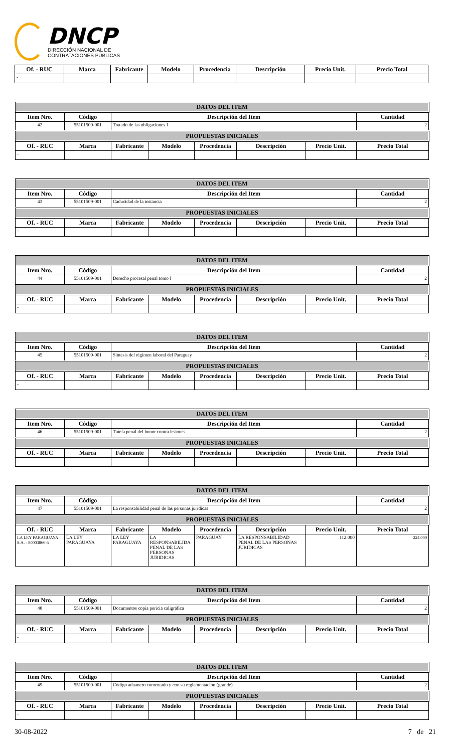DNCP
DIRECCIÓN NACIONAL DE
CONTRATACIONES PÚBLICAS
| Of. - RUC | Marca | Fabricante | Modelo | Procedencia | Descripción | Precio Unit. | Precio Total |
| --- | --- | --- | --- | --- | --- | --- | --- |
| - | | | | | | | |
| DATOS DEL ITEM | | | | | | | |
| --- | --- | --- | --- | --- | --- | --- | --- |
| Item Nro. | Código | Descripción del Item | | | | | Cantidad |
| 42 | 55101509-001 | Tratado de las obligaciones 1 | | | | | 2 |
| PROPUESTAS INICIALES | | | | | | | |
| Of. - RUC | Marca | Fabricante | Modelo | Procedencia | Descripción | Precio Unit. | Precio Total |
| - | | | | | | | |
| DATOS DEL ITEM | | | | | | | |
| --- | --- | --- | --- | --- | --- | --- | --- |
| Item Nro. | Código | Descripción del Item | | | | | Cantidad |
| 43 | 55101509-001 | Caducidad de la instancia | | | | | 2 |
| PROPUESTAS INICIALES | | | | | | | |
| Of. - RUC | Marca | Fabricante | Modelo | Procedencia | Descripción | Precio Unit. | Precio Total |
| - | | | | | | | |
| DATOS DEL ITEM | | | | | | | |
| --- | --- | --- | --- | --- | --- | --- | --- |
| Item Nro. | Código | Descripción del Item | | | | | Cantidad |
| 44 | 55101509-001 | Derecho procesal penal tomo I | | | | | 2 |
| PROPUESTAS INICIALES | | | | | | | |
| Of. - RUC | Marca | Fabricante | Modelo | Procedencia | Descripción | Precio Unit. | Precio Total |
| - | | | | | | | |
| DATOS DEL ITEM | | | | | | | |
| --- | --- | --- | --- | --- | --- | --- | --- |
| Item Nro. | Código | Descripción del Item | | | | | Cantidad |
| 45 | 55101509-001 | Síntesis del régimen laboral del Paraguay | | | | | 2 |
| PROPUESTAS INICIALES | | | | | | | |
| Of. - RUC | Marca | Fabricante | Modelo | Procedencia | Descripción | Precio Unit. | Precio Total |
| - | | | | | | | |
| DATOS DEL ITEM | | | | | | | |
| --- | --- | --- | --- | --- | --- | --- | --- |
| Item Nro. | Código | Descripción del Item | | | | | Cantidad |
| 46 | 55101509-001 | Tutela penal del honor contra lesiones | | | | | 2 |
| PROPUESTAS INICIALES | | | | | | | |
| Of. - RUC | Marca | Fabricante | Modelo | Procedencia | Descripción | Precio Unit. | Precio Total |
| - | | | | | | | |
| DATOS DEL ITEM | | | | | | | |
| --- | --- | --- | --- | --- | --- | --- | --- |
| Item Nro. | Código | Descripción del Item | | | | | Cantidad |
| 47 | 55101509-001 | La responsabilidad penal de las personas jurídicas | | | | | 2 |
| PROPUESTAS INICIALES | | | | | | | |
| Of. - RUC | Marca | Fabricante | Modelo | Procedencia | Descripción | Precio Unit. | Precio Total |
| LA LEY PARAGUAYA S.A. - 80003866-5 | LA LEY PARAGUAYA | LA LEY PARAGUAYA | LA RESPONSABILIDA PENAL DE LAS PERSONAS JURIDICAS | PARAGUAY | LA RESPONSABILIDAD PENAL DE LAS PERSONAS JURIDICAS | 112.000 | 224.000 |
| DATOS DEL ITEM | | | | | | | |
| --- | --- | --- | --- | --- | --- | --- | --- |
| Item Nro. | Código | Descripción del Item | | | | | Cantidad |
| 48 | 55101509-001 | Documentos copia pericia caligráfica | | | | | 2 |
| PROPUESTAS INICIALES | | | | | | | |
| Of. - RUC | Marca | Fabricante | Modelo | Procedencia | Descripción | Precio Unit. | Precio Total |
| - | | | | | | | |
| DATOS DEL ITEM | | | | | | | |
| --- | --- | --- | --- | --- | --- | --- | --- |
| Item Nro. | Código | Descripción del Item | | | | | Cantidad |
| 49 | 55101509-001 | Código aduanero comentado y con su reglamentación (grande) | | | | | 2 |
| PROPUESTAS INICIALES | | | | | | | |
| Of. - RUC | Marca | Fabricante | Modelo | Procedencia | Descripción | Precio Unit. | Precio Total |
| - | | | | | | | |
30-08-2022 7 de 21